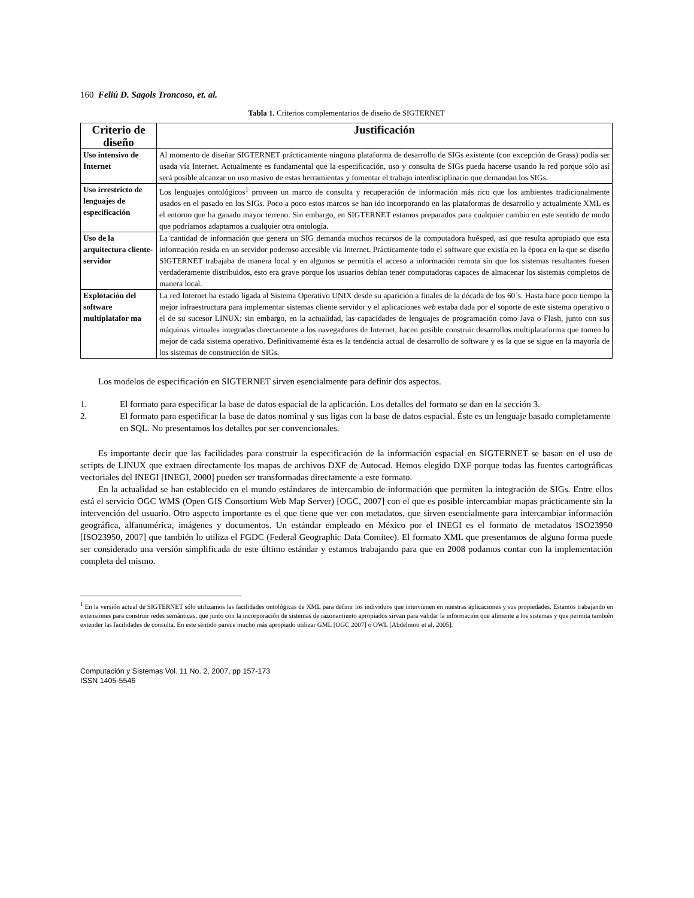160 Feliú D. Sagols Troncoso, et. al.
Tabla 1. Criterios complementarios de diseño de SIGTERNET
| Criterio de diseño | Justificación |
| --- | --- |
| Uso intensivo de Internet | Al momento de diseñar SIGTERNET prácticamente ninguna plataforma de desarrollo de SIGs existente (con excepción de Grass) podía ser usada vía Internet. Actualmente es fundamental que la especificación, uso y consulta de SIGs pueda hacerse usando la red porque sólo así será posible alcanzar un uso masivo de estas herramientas y fomentar el trabajo interdisciplinario que demandan los SIGs. |
| Uso irrestricto de lenguajes de especificación | Los lenguajes ontológicos<sup>1</sup> proveen un marco de consulta y recuperación de información más rico que los ambientes tradicionalmente usados en el pasado en los SIGs. Poco a poco estos marcos se han ido incorporando en las plataformas de desarrollo y actualmente XML es el entorno que ha ganado mayor terreno. Sin embargo, en SIGTERNET estamos preparados para cualquier cambio en este sentido de modo que podríamos adaptarnos a cualquier otra ontología. |
| Uso de la arquitectura cliente-servidor | La cantidad de información que genera un SIG demanda muchos recursos de la computadora huésped, así que resulta apropiado que esta información resida en un servidor poderoso accesible vía Internet. Prácticamente todo el software que existía en la época en la que se diseño SIGTERNET trabajaba de manera local y en algunos se permitía el acceso a información remota sin que los sistemas resultantes fuesen verdaderamente distribuidos, esto era grave porque los usuarios debían tener computadoras capaces de almacenar los sistemas completos de manera local. |
| Explotación del software multiplatafor ma | La red Internet ha estado ligada al Sistema Operativo UNIX desde su aparición a finales de la década de los 60´s. Hasta hace poco tiempo la mejor infraestructura para implementar sistemas cliente servidor y el aplicaciones web estaba dada por el soporte de este sistema operativo o el de su sucesor LINUX; sin embargo, en la actualidad, las capacidades de lenguajes de programación como Java o Flash, junto con sus máquinas virtuales integradas directamente a los navegadores de Internet, hacen posible construir desarrollos multiplataforma que tomen lo mejor de cada sistema operativo. Definitivamente ésta es la tendencia actual de desarrollo de software y es la que se sigue en la mayoría de los sistemas de construcción de SIGs. |
Los modelos de especificación en SIGTERNET sirven esencialmente para definir dos aspectos.
1. El formato para especificar la base de datos espacial de la aplicación. Los detalles del formato se dan en la sección 3.
2. El formato para especificar la base de datos nominal y sus ligas con la base de datos espacial. Éste es un lenguaje basado completamente en SQL. No presentamos los detalles por ser convencionales.
Es importante decir que las facilidades para construir la especificación de la información espacial en SIGTERNET se basan en el uso de scripts de LINUX que extraen directamente los mapas de archivos DXF de Autocad. Hemos elegido DXF porque todas las fuentes cartográficas vectoriales del INEGI [INEGI, 2000] pueden ser transformadas directamente a este formato.
En la actualidad se han establecido en el mundo estándares de intercambio de información que permiten la integración de SIGs. Entre ellos está el servicio OGC WMS (Open GIS Consortium Web Map Server) [OGC, 2007] con el que es posible intercambiar mapas prácticamente sin la intervención del usuario. Otro aspecto importante es el que tiene que ver con metadatos, que sirven esencialmente para intercambiar información geográfica, alfanumérica, imágenes y documentos. Un estándar empleado en México por el INEGI es el formato de metadatos ISO23950 [ISO23950, 2007] que también lo utiliza el FGDC (Federal Geographic Data Comitee). El formato XML que presentamos de alguna forma puede ser considerado una versión simplificada de este último estándar y estamos trabajando para que en 2008 podamos contar con la implementación completa del mismo.
<sup>1</sup> En la versión actual de SIGTERNET sólo utilizamos las facilidades ontológicas de XML para definir los individuos que intervienen en nuestras aplicaciones y sus propiedades. Estamos trabajando en extensiones para construir redes semánticas, que junto con la incorporación de sistemas de razonamiento apropiados sirvan para validar la información que alimente a los sistemas y que permita también extender las facilidades de consulta. En este sentido parece mucho más apropiado utilizar GML [OGC 2007] o OWL [Abdelmoti et al, 2005].
Computación y Sistemas Vol. 11 No. 2, 2007, pp 157-173
ISSN 1405-5546